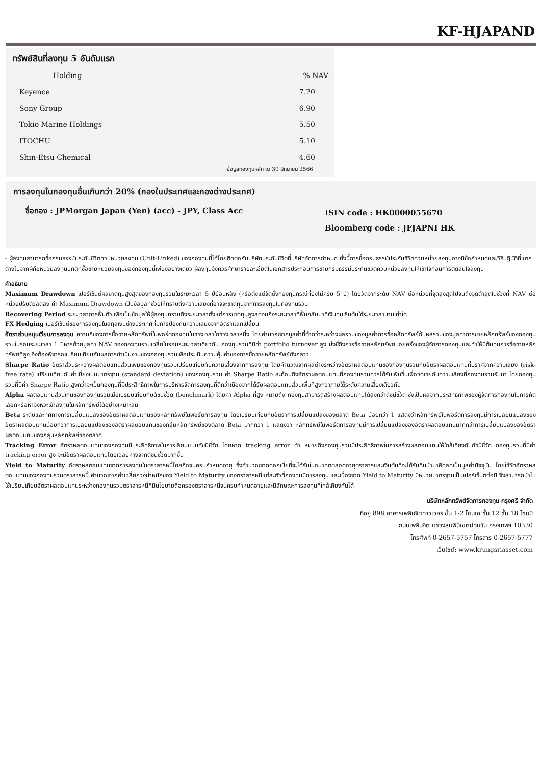KF-HJAPAND
ทรัพย์สินที่ลงทุน 5 อันดับแรก
| Holding | % NAV |
| --- | --- |
| Keyence | 7.20 |
| Sony Group | 6.90 |
| Tokio Marine Holdings | 5.50 |
| ITOCHU | 5.10 |
| Shin-Etsu Chemical | 4.60 |
ข้อมูลกองทุนหลัก ณ 30 มิถุนายน 2566
การลงทุนในกองทุนอื่นเกินกว่า 20% (กองในประเทศและกองต่างประเทศ)
ชื่อกอง : JPMorgan Japan (Yen) (acc) - JPY, Class Acc
ISIN code : HK0000055670
Bloomberg code : JFJAPNI HK
- ผู้ลงทุนสามารถซื้อกรมธรรม์ประกันชีวิตควบหน่วยลงทุน (Unit-Linked) ของกองทุนนี้ได้โดยติดต่อกับบริษัทประกันชีวิตที่บริษัทจัดการกำหนด ทั้งนี้การซื้อกรมธรรม์ประกันชีวิตควบหน่วยลงทุนอาจมีข้อกำหนดและวิธีปฏิบัติที่แตกต่างไปจากผู้ถือหน่วยลงทุนปกติที่ซื้อขายหน่วยลงทุนของกองทุนนี้เพียงอย่างเดียว ผู้ลงทุนจึงควรศึกษารายละเอียดในเอกสารประกอบการขายกรมธรรม์ประกันชีวิตควบหน่วยลงทุนให้เข้าใจก่อนการตัดสินใจลงทุน
คำอธิบาย
Maximum Drawdown เปอร์เซ็นต์ผลขาดทุนสูงสุดของกองทุนรวมในระยะเวลา 5 ปีย้อนหลัง (หรือตั้งแต่จัดตั้งกองทุนกรณีที่ยังไม่ครบ 5 ปี) โดยวัดจากระดับ NAV ต่อหน่วยที่จุดสูงสุดไปจนถึงจุดต่ำสุดในช่วงที่ NAV ต่อหน่วยปรับตัวลดลง ค่า Maximum Drawdown เป็นข้อมูลที่ช่วยให้ทราบถึงความเสี่ยงที่อาจจะขาดทุนจากการลงทุนในกองทุนรวม
Recovering Period ระยะเวลาการฟื้นตัว เพื่อเป็นข้อมูลให้ผู้ลงทุนทราบถึงระยะเวลาตั้งแต่การขาดทุนสูงสุดจนถึงระยะเวลาที่ฟื้นกลับมาที่เงินทุนเริ่มต้นใช้ระยะเวลานานเท่าใด
FX Hedging เปอร์เซ็นต์ของการลงทุนในสกุลเงินต่างประเทศที่มีการป้องกันความเสี่ยงจากอัตราแลกเปลี่ยน
อัตราส่วนหมุนเวียนการลงทุน ความถี่ของการซื้อขายหลักทรัพย์ในพอร์ตกองทุนในช่วงเวลาใดช่วงเวลาหนึ่ง โดยคำนวณจากมูลค่าที่ต่ำกว่าระหว่างผลรวมของมูลค่าการซื้อหลักทรัพย์กับผลรวมของมูลค่าการขายหลักทรัพย์ของกองทุนรวมในรอบระยะเวลา 1 ปีหารด้วยมูลค่า NAV ของกองทุนรวมเฉลี่ยในรอบระยะเวลาเดียวกัน กองทุนรวมที่มีค่า portfolio turnover สูง บ่งชี้ถึงการซื้อขายหลักทรัพย์บ่อยครั้งของผู้จัดการกองทุนและทำให้มีต้นทุนการซื้อขายหลักทรัพย์ที่สูง จึงต้องพิจารณเปรียบเทียบกับผลการดำเนินงานของกองทุนรวมเพื่อประเมินความคุ้มค่าของการซื้อขายหลักทรัพย์ดังกล่าว
Sharpe Ratio อัตราส่วนระหว่างผลตอบแทนส่วนเพิ่มของกองทุนรวมเปรียบเทียบกับความเสี่ยงจากการลงทุน โดยคำนวณจากผลต่างระหว่างอัตราผลตอบแทนของกองทุนรวมกับอัตราผลตอบแทนที่ปราศจากความเสี่ยง (risk-free rate) เปรียบเทียบกับค่าเบี่ยงเบนมาตรฐาน (standard deviation) ของกองทุนรวม ค่า Sharpe Ratio สะท้อนถึงอัตราผลตอบแทนที่กองทุนรวมควรได้รับเพิ่มขึ้นเพื่อชดเชยกับความเสี่ยงที่กองทุนรวมรับมา โดยกองทุนรวมที่มีค่า Sharpe Ratio สูงกว่าจะเป็นกองทุนที่มีประสิทธิภาพในการบริหารจัดการลงทุนที่ดีกว่าเนื่องจากได้รับผลตอบแทนส่วนเพิ่มที่สูงกว่าภายใต้ระดับความเสี่ยงเดียวกัน
Alpha ผลตอบแทนส่วนเกินของกองทุนรวมเมื่อเปรียบเทียบกับดัชนีชี้วัด (benchmark) โดยค่า Alpha ที่สูง หมายถึง กองทุนสามารถสร้างผลตอบแทนได้สูงกว่าดัชนีชี้วัด ซึ่งเป็นผลจากประสิทธิภาพของผู้จัดการกองทุนในการคัดเลือกหรือหาจังหวะเข้าลงทุนในหลักทรัพย์ได้อย่างเหมาะสม
Beta ระดับและทิศทางการเปลี่ยนแปลงของอัตราผลตอบแทนของหลักทรัพย์ในพอร์ตการลงทุน โดยเปรียบเทียบกับอัตราการเปลี่ยนแปลงของตลาด Beta น้อยกว่า 1 แสดงว่าหลักทรัพย์ในพอร์ตการลงทุนมีการเปลี่ยนแปลงของอัตราผลตอบแทนน้อยกว่าการเปลี่ยนแปลงของอัตราผลตอบแทนของกลุ่มหลักทรัพย์ของตลาด Beta มากกว่า 1 แสดงว่า หลักทรัพย์ในพอร์ตการลงทุนมีการเปลี่ยนแปลงของอัตราผลตอบแทนมากกว่าการเปลี่ยนแปลงของอัตราผลตอบแทนของกลุ่มหลักทรัพย์ของตลาด
Tracking Error อัตราผลตอบแทนของกองทุนมีประสิทธิภาพในการเลียนแบบดัชนีชี้วัด โดยหาก tracking error ต่ำ หมายถึงกองทุนรวมมีประสิทธิภาพในการสร้างผลตอบแทนให้ใกล้เคียงกับดัชนีชี้วัด กองทุนรวมที่มีค่า tracking error สูง จะมีอัตราผลตอบแทนโดยเฉลี่ยห่างจากดัชนีชี้วัดมากขึ้น
Yield to Maturity อัตราผลตอบแทนจากการลงทุนในตราสารหนี้โดยถือจนครบกำหนดอายุ ซึ่งคำนวณจากดอกเบี้ยที่จะได้รับในอนาคตตลอดอายุตราสารและเงินต้นที่จะได้รับคืนนำมาคิดลดเป็นมูลค่าปัจจุบัน โดยใช้วัดอัตราผลตอบแทนของกองทุนรวมตราสารหนี้ คำนวณจากค่าเฉลี่ยถ่วงน้ำหนักของ Yield to Maturity ของตราสารหนี้แต่ละตัวที่กองทุนมีการลงทุน และเนื่องจาก Yield to Maturity มีหน่วยมาตรฐานเป็นเปอร์เซ็นต์ต่อปี จึงสามารถนำไปใช้เปรียบเทียบอัตราผลตอบแทนระหว่างกองทุนรวมตราสารหนี้ที่มีนโยบายถือครองตราสารหนี้จนครบกำหนดอายุและมีลักษณะการลงทุนที่ใกล้เคียงกันได้
บริษัทหลักทรัพย์จัดการกองทุน กรุงศรี จำกัด
ที่อยู่ 898 อาคารเพลินจิตทาวเวอร์ ชั้น 1-2 โซนเอ ชั้น 12 ชั้น 18 โซนบี
ถนนเพลินจิต แขวงลุมพินีเขตปทุมวัน กรุงเทพฯ 10330
โทรศัพท์ 0-2657-5757 โทรสาร 0-2657-5777
เว็บไซต์: www.krungsriasset.com